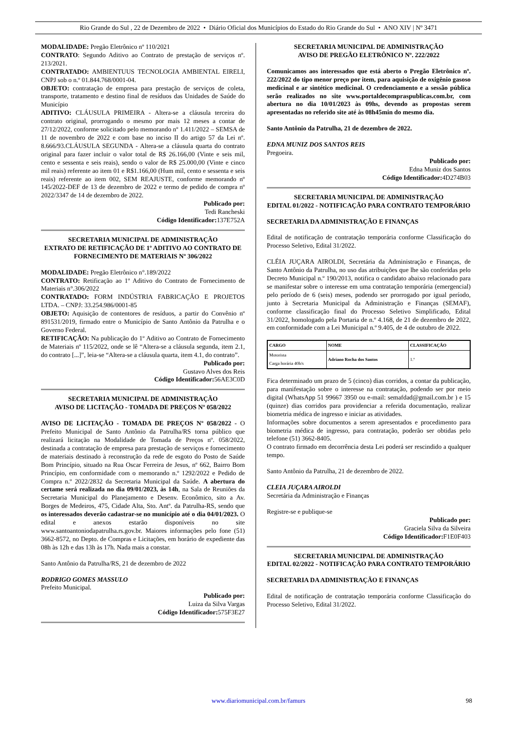Rio Grande do Sul , 22 de Dezembro de 2022 • Diário Oficial dos Municípios do Estado do Rio Grande do Sul • ANO XIV | Nº 3471
MODALIDADE: Pregão Eletrônico nº 110/2021
CONTRATO: Segundo Aditivo ao Contrato de prestação de serviços nº. 213/2021.
CONTRATADO: AMBIENTUUS TECNOLOGIA AMBIENTAL EIRELI, CNPJ sob o n.º 01.844.768/0001-04.
OBJETO: contratação de empresa para prestação de serviços de coleta, transporte, tratamento e destino final de resíduos das Unidades de Saúde do Município
ADITIVO: CLÁUSULA PRIMEIRA - Altera-se a cláusula terceira do contrato original, prorrogando o mesmo por mais 12 meses a contar de 27/12/2022, conforme solicitado pelo memorando nº 1.411/2022 – SEMSA de 11 de novembro de 2022 e com base no inciso II do artigo 57 da Lei nº. 8.666/93.CLÁUSULA SEGUNDA - Altera-se a cláusula quarta do contrato original para fazer incluir o valor total de R$ 26.166,00 (Vinte e seis mil, cento e sessenta e seis reais), sendo o valor de R$ 25.000,00 (Vinte e cinco mil reais) referente ao item 01 e R$1.166,00 (Hum mil, cento e sessenta e seis reais) referente ao item 002, SEM REAJUSTE, conforme memorando nº 145/2022-DEF de 13 de dezembro de 2022 e termo de pedido de compra nº 2022/3347 de 14 de dezembro de 2022.
Publicado por:
Tedi Rancheski
Código Identificador: 137E752A
SECRETARIA MUNICIPAL DE ADMINISTRAÇÃO
EXTRATO DE RETIFICAÇÃO DE 1º ADITIVO AO CONTRATO DE FORNECIMENTO DE MATERIAIS Nº 306/2022
MODALIDADE: Pregão Eletrônico n°.189/2022
CONTRATO: Retificação ao 1º Aditivo do Contrato de Fornecimento de Materiais n°.306/2022
CONTRATADO: FORM INDÚSTRIA FABRICAÇÃO E PROJETOS LTDA. – CNPJ: 33.254.986/0001-85
OBJETO: Aquisição de contentores de resíduos, a partir do Convênio nº 891531/2019, firmado entre o Município de Santo Antônio da Patrulha e o Governo Federal.
RETIFICAÇÃO: Na publicação do 1º Aditivo ao Contrato de Fornecimento de Materiais nº 115/2022, onde se lê “Altera-se a cláusula segunda, item 2.1, do contrato [...]”, leia-se “Altera-se a cláusula quarta, item 4.1, do contrato”.
Publicado por:
Gustavo Alves dos Reis
Código Identificador: 56AE3C0D
SECRETARIA MUNICIPAL DE ADMINISTRAÇÃO
AVISO DE LICITAÇÃO - TOMADA DE PREÇOS Nº 058/2022
AVISO DE LICITAÇÃO - TOMADA DE PREÇOS Nº 058/2022 - O Prefeito Municipal de Santo Antônio da Patrulha/RS torna público que realizará licitação na Modalidade de Tomada de Preços nº. 058/2022, destinada a contratação de empresa para prestação de serviços e fornecimento de materiais destinado à reconstrução da rede de esgoto do Posto de Saúde Bom Princípio, situado na Rua Oscar Ferreira de Jesus, nº 662, Bairro Bom Princípio, em conformidade com o memorando n.º 1292/2022 e Pedido de Compra n.º 2022/2832 da Secretaria Municipal da Saúde. A abertura do certame será realizada no dia 09/01/2023, às 14h, na Sala de Reuniões da Secretaria Municipal do Planejamento e Desenv. Econômico, sito a Av. Borges de Medeiros, 475, Cidade Alta, Sto. Antº. da Patrulha-RS, sendo que os interessados deverão cadastrar-se no município até o dia 04/01/2023. O edital e anexos estarão disponíveis no site www.santoantoniodapatrulha.rs.gov.br. Maiores informações pelo fone (51) 3662-8572, no Depto. de Compras e Licitações, em horário de expediente das 08h às 12h e das 13h às 17h. Nada mais a constar.
Santo Antônio da Patrulha/RS, 21 de dezembro de 2022
RODRIGO GOMES MASSULO
Prefeito Municipal.
Publicado por:
Luiza da Silva Vargas
Código Identificador: 575F3E27
SECRETARIA MUNICIPAL DE ADMINISTRAÇÃO
AVISO DE PREGÃO ELETRÔNICO Nº. 222/2022
Comunicamos aos interessados que está aberto o Pregão Eletrônico nº. 222/2022 do tipo menor preço por item, para aquisição de oxigênio gasoso medicinal e ar sintético medicinal. O credenciamento e a sessão pública serão realizados no site www.portaldecompraspublicas.com.br, com abertura no dia 10/01/2023 às 09hs, devendo as propostas serem apresentadas no referido site até às 08h45min do mesmo dia.
Santo Antônio da Patrulha, 21 de dezembro de 2022.
EDNA MUNIZ DOS SANTOS REIS
Pregoeira.
Publicado por:
Edna Muniz dos Santos
Código Identificador: 4D274B03
SECRETARIA MUNICIPAL DE ADMINISTRAÇÃO
EDITAL 01/2022 - NOTIFICAÇÃO PARA CONTRATO TEMPORÁRIO
SECRETARIA DA ADMINISTRAÇÃO E FINANÇAS
Edital de notificação de contratação temporária conforme Classificação do Processo Seletivo, Edital 31/2022.
CLÉIA JUÇARA AIROLDI, Secretária da Administração e Finanças, de Santo Antônio da Patrulha, no uso das atribuições que lhe são conferidas pelo Decreto Municipal n.º 190/2013, notifica o candidato abaixo relacionado para se manifestar sobre o interesse em uma contratação temporária (emergencial) pelo período de 6 (seis) meses, podendo ser prorrogado por igual período, junto à Secretaria Municipal da Administração e Finanças (SEMAF), conforme classificação final do Processo Seletivo Simplificado, Edital 31/2022, homologado pela Portaria de n.º 4.168, de 21 de dezembro de 2022, em conformidade com a Lei Municipal n.º 9.405, de 4 de outubro de 2022.
| CARGO | NOME | CLASSIFICAÇÃO |
| --- | --- | --- |
| Motorista Carga horária 40h/s | Adriano Rocha dos Santos | 1.º |
Fica determinado um prazo de 5 (cinco) dias corridos, a contar da publicação, para manifestação sobre o interesse na contratação, podendo ser por meio digital (WhatsApp 51 99667 3950 ou e-mail: semafdad@gmail.com.br ) e 15 (quinze) dias corridos para providenciar a referida documentação, realizar biometria médica de ingresso e iniciar as atividades.
Informações sobre documentos a serem apresentados e procedimento para biometria médica de ingresso, para contratação, poderão ser obtidas pelo telefone (51) 3662-8405.
O contrato firmado em decorrência desta Lei poderá ser rescindido a qualquer tempo.
Santo Antônio da Patrulha, 21 de dezembro de 2022.
CLEIA JUÇARA AIROLDI
Secretária da Administração e Finanças
Registre-se e publique-se
Publicado por:
Graciela Silva da Silveira
Código Identificador: F1E0F403
SECRETARIA MUNICIPAL DE ADMINISTRAÇÃO
EDITAL 02/2022 - NOTIFICAÇÃO PARA CONTRATO TEMPORÁRIO
SECRETARIA DA ADMINISTRAÇÃO E FINANÇAS
Edital de notificação de contratação temporária conforme Classificação do Processo Seletivo, Edital 31/2022.
www.diariomunicipal.com.br/famurs 98